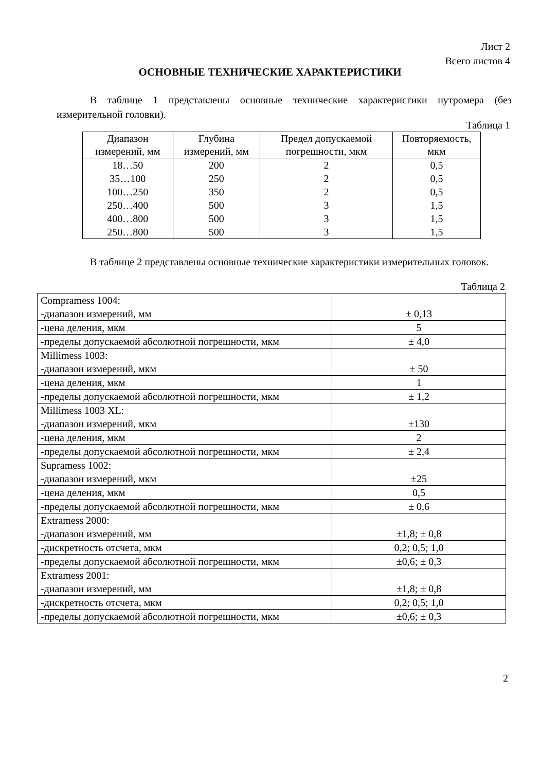Лист 2
Всего листов 4
ОСНОВНЫЕ ТЕХНИЧЕСКИЕ ХАРАКТЕРИСТИКИ
В таблице 1 представлены основные технические характеристики нутромера (без измерительной головки).
Таблица 1
| Диапазон измерений, мм | Глубина измерений, мм | Предел допускаемой погрешности, мкм | Повторяемость, мкм |
| 18…50 | 200 | 2 | 0,5 |
| 35…100 | 250 | 2 | 0,5 |
| 100…250 | 350 | 2 | 0,5 |
| 250…400 | 500 | 3 | 1,5 |
| 400…800 | 500 | 3 | 1,5 |
| 250…800 | 500 | 3 | 1,5 |
В таблице 2 представлены основные технические характеристики измерительных головок.
Таблица 2
| Compramess 1004: -диапазон измерений, мм | ± 0,13 |
| -цена деления, мкм | 5 |
| -пределы допускаемой абсолютной погрешности, мкм | ± 4,0 |
| Millimess 1003: -диапазон измерений, мкм | ± 50 |
| -цена деления, мкм | 1 |
| -пределы допускаемой абсолютной погрешности, мкм | ± 1,2 |
| Millimess 1003 XL: -диапазон измерений, мкм | ±130 |
| -цена деления, мкм | 2 |
| -пределы допускаемой абсолютной погрешности, мкм | ± 2,4 |
| Supramess 1002: -диапазон измерений, мкм | ±25 |
| -цена деления, мкм | 0,5 |
| -пределы допускаемой абсолютной погрешности, мкм | ± 0,6 |
| Extramess 2000: -диапазон измерений, мм | ±1,8; ± 0,8 |
| -дискретность отсчета, мкм | 0,2; 0,5; 1,0 |
| -пределы допускаемой абсолютной погрешности, мкм | ±0,6; ± 0,3 |
| Extramess 2001: -диапазон измерений, мм | ±1,8; ± 0,8 |
| -дискретность отсчета, мкм | 0,2; 0,5; 1,0 |
| -пределы допускаемой абсолютной погрешности, мкм | ±0,6; ± 0,3 |
2